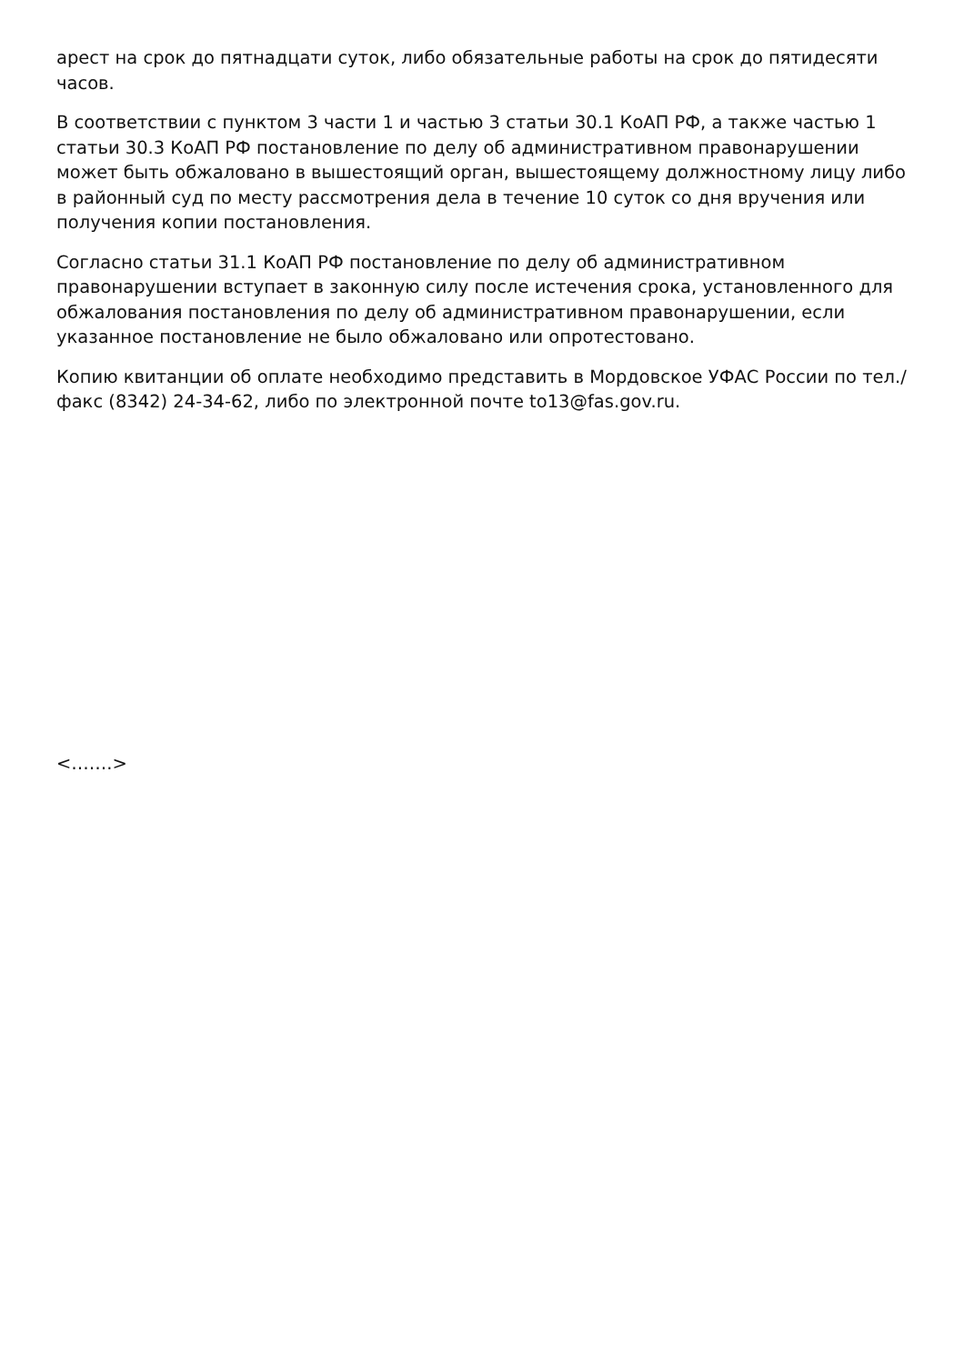арест на срок до пятнадцати суток, либо обязательные работы на срок до пятидесяти часов.
В соответствии с пунктом 3 части 1 и частью 3 статьи 30.1 КоАП РФ, а также частью 1 статьи 30.3 КоАП РФ постановление по делу об административном правонарушении может быть обжаловано в вышестоящий орган, вышестоящему должностному лицу либо в районный суд по месту рассмотрения дела в течение 10 суток со дня вручения или получения копии постановления.
Согласно статьи 31.1 КоАП РФ постановление по делу об административном правонарушении вступает в законную силу после истечения срока, установленного для обжалования постановления по делу об административном правонарушении, если указанное постановление не было обжаловано или опротестовано.
Копию квитанции об оплате необходимо представить в Мордовское УФАС России по тел./факс (8342) 24-34-62, либо по электронной почте to13@fas.gov.ru.
<…….>